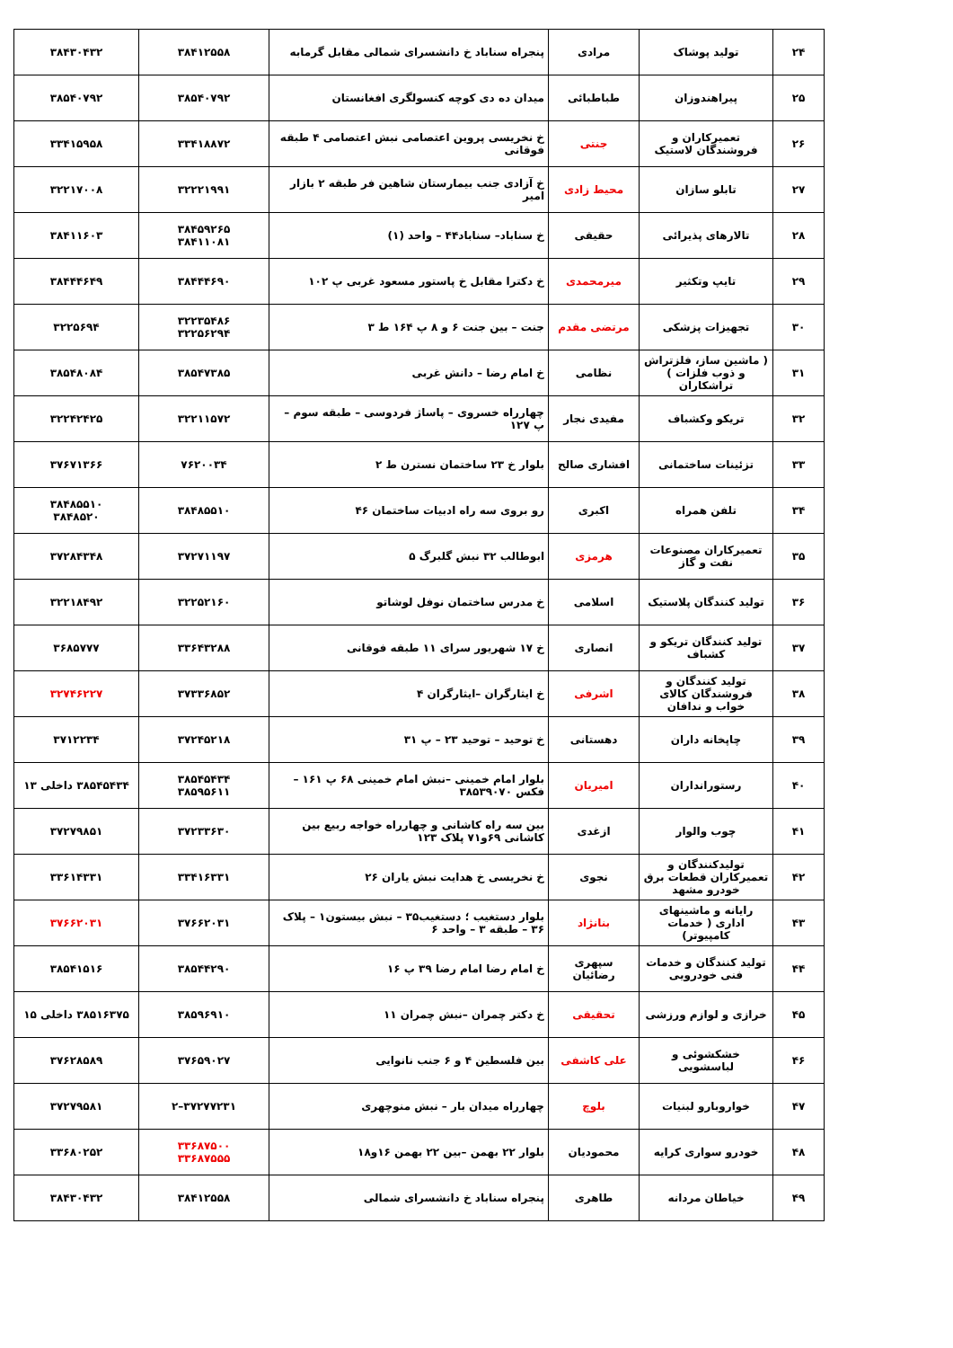| ۲۴ | تولید پوشاک | مرادی | پنجراه سناباد خ دانشسرای شمالی مقابل گرمابه | ۳۸۴۱۲۵۵۸ | ۳۸۴۳۰۴۳۲ |
| ۲۵ | پیراهندوزان | طباطبائی | میدان ده دی کوچه کنسولگری افغانستان | ۳۸۵۴۰۷۹۲ | ۳۸۵۴۰۷۹۲ |
| ۲۶ | تعمیرکاران و فروشندگان لاستیک | جنتی | خ نخریسی پروین اعتصامی نبش اعتصامی ۴ طبقه فوقانی | ۳۳۴۱۸۸۷۲ | ۳۳۴۱۵۹۵۸ |
| ۲۷ | تابلو سازان | محیط زادی | خ آزادی جنب بیمارستان شاهین فر طبقه ۲ بازار امیر | ۳۲۲۲۱۹۹۱ | ۳۲۲۱۷۰۰۸ |
| ۲۸ | تالارهای پذیرائی | حقیقی | خ سناباد– سناباد۴۴ – واحد (۱) | ۳۸۴۵۹۲۶۵ ۳۸۴۱۱۰۸۱ | ۳۸۴۱۱۶۰۳ |
| ۲۹ | تایپ وتکثیر | میرمحمدی | خ دکترا مقابل خ پاستور مسعود غربی پ ۱۰۲ | ۳۸۴۴۴۶۹۰ | ۳۸۴۴۴۶۴۹ |
| ۳۰ | تجهیزات پزشکی | مرتضی مقدم | جنت – بین جنت ۶ و ۸ پ ۱۶۴ ط ۳ | ۳۲۲۳۵۴۸۶ ۳۲۲۵۶۲۹۴ | ۳۲۲۵۶۹۴ |
| ۳۱ | ( ماشین ساز، فلزتراش و ذوب فلزات ) تراشکاران | نظامی | خ امام رضا – دانش غربی | ۳۸۵۴۷۳۸۵ | ۳۸۵۴۸۰۸۴ |
| ۳۲ | تریکو وکشباف | مفیدی نجار | چهارراه خسروی – پاساژ فردوسی – طبقه سوم – پ ۱۲۷ | ۳۲۲۱۱۵۷۲ | ۳۲۲۴۲۴۲۵ |
| ۳۳ | تزئینات ساختمانی | افشاری صالح | بلوار خ ۲۳ ساختمان نسترن ط ۲ | ۷۶۲۰۰۳۴ | ۳۷۶۷۱۳۶۶ |
| ۳۴ | تلفن همراه | اکبری | رو بروی سه راه ادبیات ساختمان ۴۶ | ۳۸۴۸۵۵۱۰ | ۳۸۴۸۵۵۱۰ ۳۸۴۸۵۲۰ |
| ۳۵ | تعمیرکاران مصنوعات نفت و گاز | هرمزی | ابوطالب ۳۲ نبش گلبرگ ۵ | ۳۷۲۷۱۱۹۷ | ۳۷۲۸۴۳۴۸ |
| ۳۶ | تولید کنندگان پلاستیک | اسلامی | خ مدرس ساختمان نوفل لوشاتو | ۳۲۲۵۲۱۶۰ | ۳۲۲۱۸۴۹۲ |
| ۳۷ | تولید کنندگان تریکو و کشباف | انصاری | خ ۱۷ شهریور سرای ۱۱ طبقه فوقانی | ۳۳۶۴۳۲۸۸ | ۳۶۸۵۷۷۷ |
| ۳۸ | تولید کنندگان و فروشندگان کالای خواب و ندافان | اشرفی | خ ایثارگران –ایثارگران ۴ | ۳۷۳۳۶۸۵۲ | ۳۲۷۴۶۲۲۷ |
| ۳۹ | چاپخانه داران | دهستانی | خ توحید – توحید ۲۳ – پ ۳۱ | ۳۷۲۴۵۲۱۸ | ۳۷۱۲۲۳۴ |
| ۴۰ | رستورانداران | امیریان | بلوار امام خمینی –نبش امام خمینی ۶۸ پ ۱۶۱ – فکس ۳۸۵۳۹۰۷۰ | ۳۸۵۴۵۴۳۴ ۳۸۵۹۵۶۱۱ | ۳۸۵۴۵۴۳۴ داخلی ۱۳ |
| ۴۱ | چوب والوار | ازغدی | بین سه راه کاشانی و چهارراه خواجه ربیع بین کاشانی ۶۹و۷۱ پلاک ۱۲۳ | ۳۷۲۳۳۶۳۰ | ۳۷۲۷۹۸۵۱ |
| ۴۲ | تولیدکنندگان و تعمیرکاران قطعات برق خودرو مشهد | نجوی | خ نخریسی خ هدایت نبش یاران ۲۶ | ۳۳۴۱۶۳۳۱ | ۳۳۶۱۴۳۳۱ |
| ۴۳ | رایانه و ماشینهای اداری ( خدمات کامپیوتر) | بنانژاد | بلوار دستغیب ؛ دستغیب۳۵ – نبش بیستون۱ – پلاک ۳۶ – طبقه ۳ – واحد ۶ | ۳۷۶۶۲۰۳۱ | ۳۷۶۶۲۰۳۱ |
| ۴۴ | تولید کنندگان و خدمات فنی خودرویی | سپهری رضائیان | خ امام رضا امام رضا ۳۹ پ ۱۶ | ۳۸۵۴۴۲۹۰ | ۳۸۵۴۱۵۱۶ |
| ۴۵ | خرازی و لوازم ورزشی | تحقیقی | خ دکتر چمران –نبش چمران ۱۱ | ۳۸۵۹۶۹۱۰ | ۳۸۵۱۶۳۷۵ داخلی ۱۵ |
| ۴۶ | خشکشوئی و لباسشویی | علی کاشفی | بین فلسطین ۴ و ۶ جنب نانوایی | ۳۷۶۵۹۰۲۷ | ۳۷۶۲۸۵۸۹ |
| ۴۷ | خواروبارو لبنیات | بلوچ | چهارراه میدان بار – نبش منوچهری | ۳۷۲۷۷۲۳۱–۲ | ۳۷۲۷۹۵۸۱ |
| ۴۸ | خودرو سواری کرایه | محمودیان | بلوار ۲۲ بهمن –بین ۲۲ بهمن ۱۶و۱۸ | ۳۳۶۸۷۵۰۰ ۳۳۶۸۷۵۵۵ | ۳۳۶۸۰۲۵۲ |
| ۴۹ | خیاطان مردانه | طاهری | پنجراه سناباد خ دانشسرای شمالی | ۳۸۴۱۲۵۵۸ | ۳۸۴۳۰۴۳۲ |